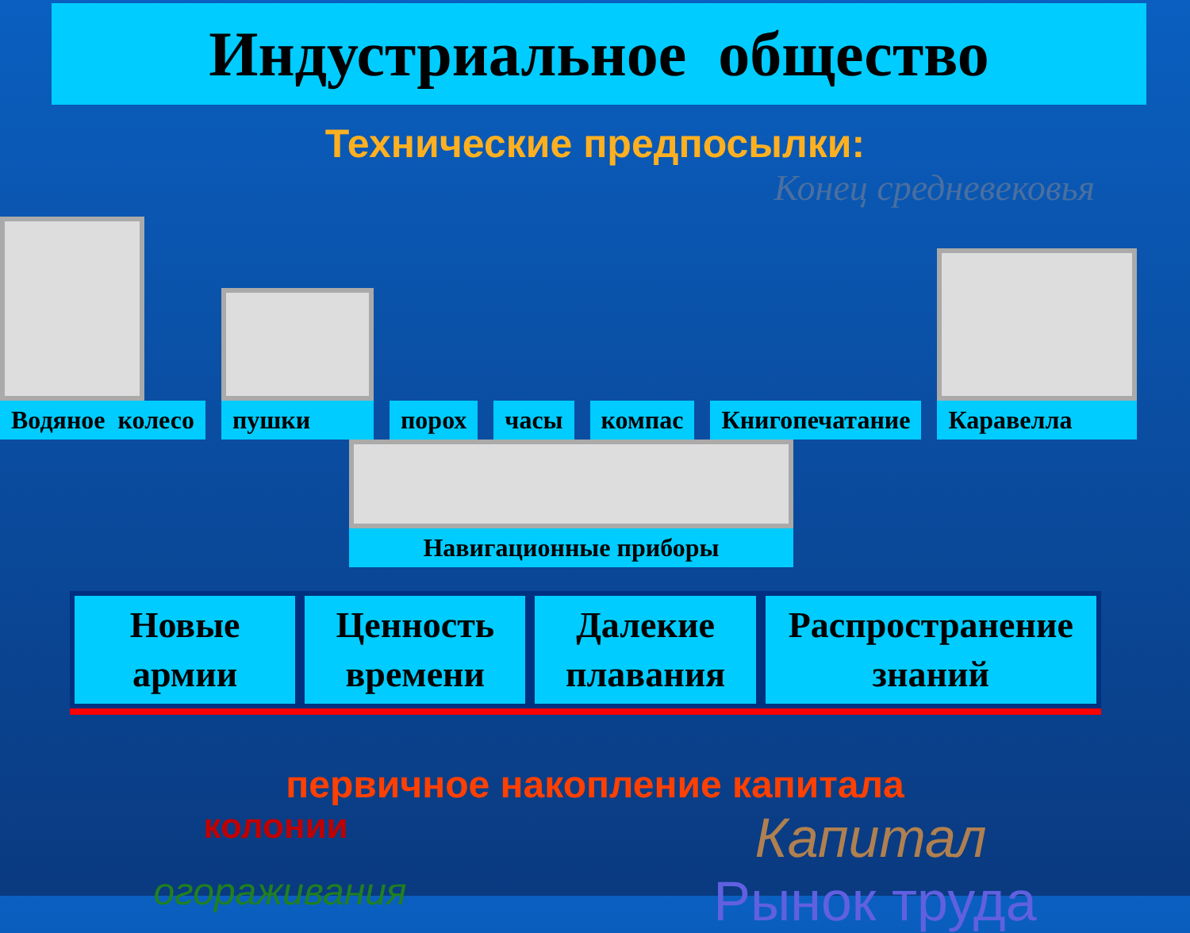Индустриальное общество
Технические предпосылки:
Конец средневековья
Водяное колесо
пушки
порох
часы
компас
Книгопечатание
Каравелла
Навигационные приборы
Новые
армии
Ценность
времени
Далекие
плавания
Распространение
знаний
первичное накопление капитала
колонии
Капитал
огораживания
Рынок труда